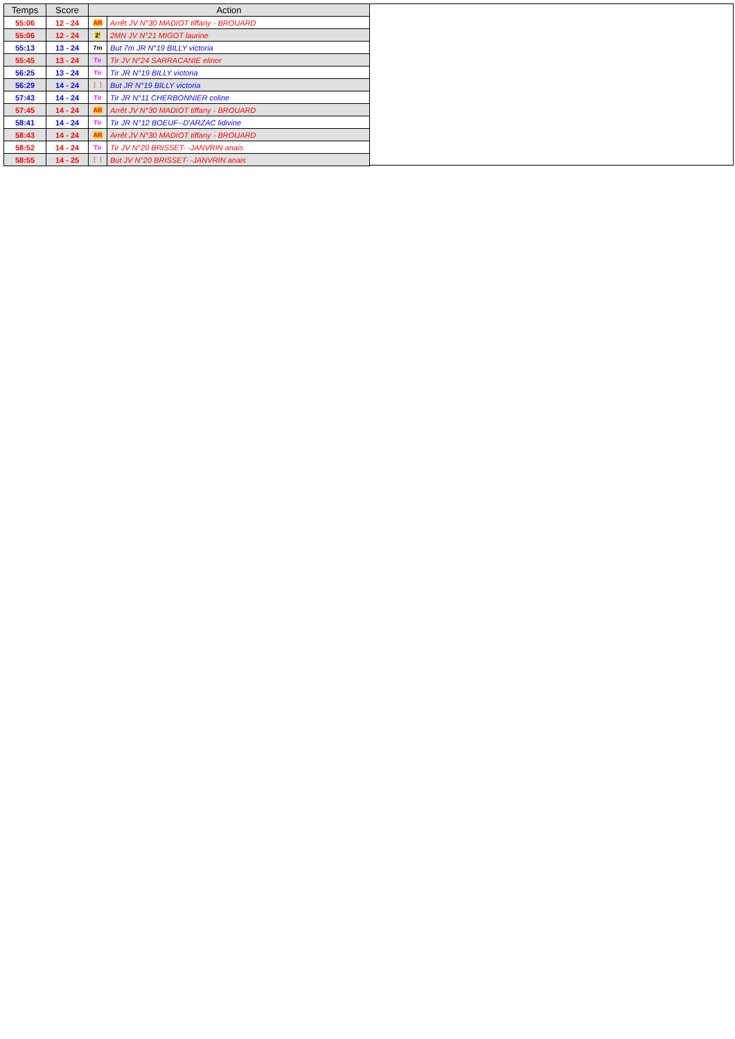| Temps | Score | Action | |
| --- | --- | --- | --- |
| 55:06 | 12 - 24 | AR | Arrêt JV N°30 MADIOT tiffany - BROUARD |
| 55:06 | 12 - 24 | 2' | 2MN JV N°21 MIGOT laurine |
| 55:13 | 13 - 24 | 7m | But 7m JR N°19 BILLY victoria |
| 55:45 | 13 - 24 | Tir | Tir JV N°24 SARRACANIE elinor |
| 56:25 | 13 - 24 | Tir | Tir JR N°19 BILLY victoria |
| 56:29 | 14 - 24 | ⋮⋮ | But JR N°19 BILLY victoria |
| 57:43 | 14 - 24 | Tir | Tir JR N°11 CHERBONNIER coline |
| 57:45 | 14 - 24 | AR | Arrêt JV N°30 MADIOT tiffany - BROUARD |
| 58:41 | 14 - 24 | Tir | Tir JR N°12 BOEUF--D'ARZAC lidivine |
| 58:43 | 14 - 24 | AR | Arrêt JV N°30 MADIOT tiffany - BROUARD |
| 58:52 | 14 - 24 | Tir | Tir JV N°20 BRISSET- -JANVRIN anais |
| 58:55 | 14 - 25 | ⋮⋮ | But JV N°20 BRISSET- -JANVRIN anais |